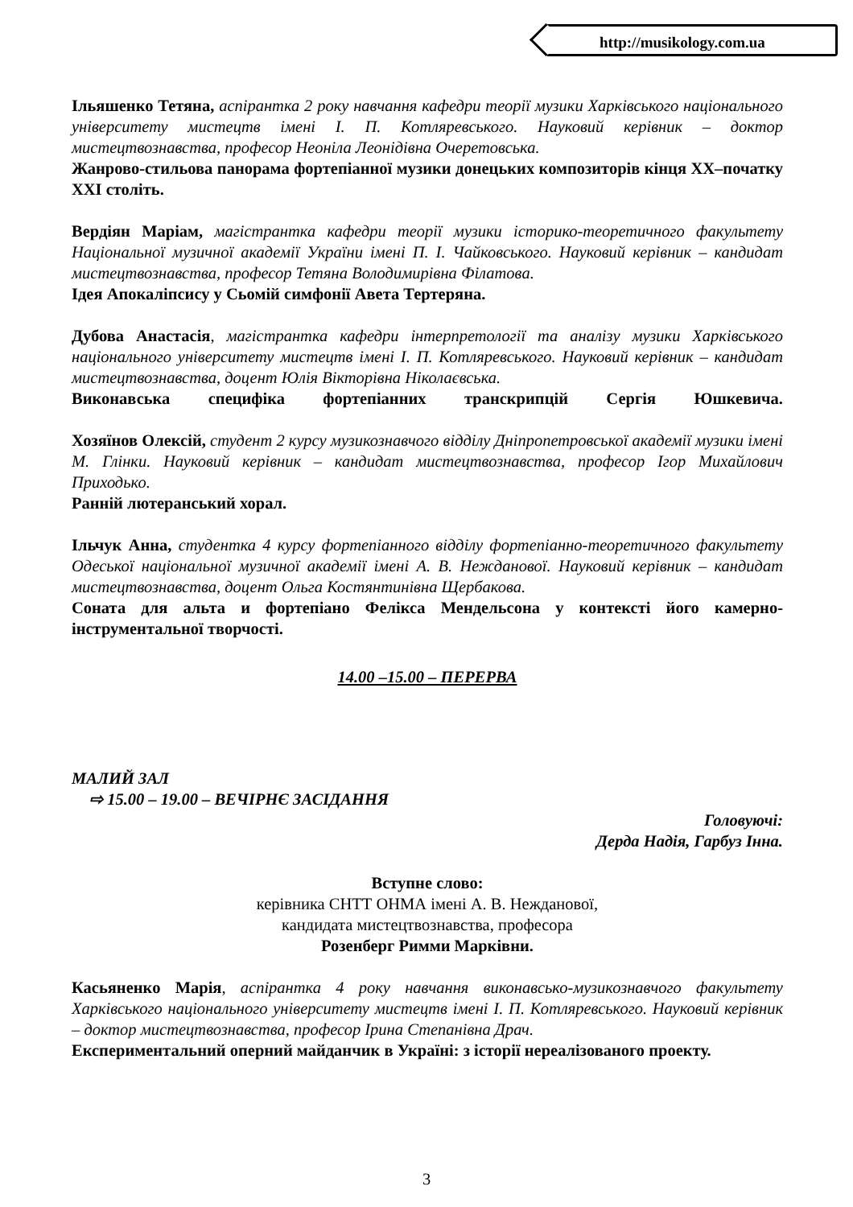http://musikology.com.ua
Ільяшенко Тетяна, аспірантка 2 року навчання кафедри теорії музики Харківського національного університету мистецтв імені І. П. Котляревського. Науковий керівник – доктор мистецтвознавства, професор Неоніла Леонідівна Очеретовська.
Жанрово-стильова панорама фортепіанної музики донецьких композиторів кінця ХХ–початку ХХІ століть.
Вердіян Маріам, магістрантка кафедри теорії музики історико-теоретичного факультету Національної музичної академії України імені П. І. Чайковського. Науковий керівник – кандидат мистецтвознавства, професор Тетяна Володимирівна Філатова.
Ідея Апокаліпсису у Сьомій симфонії Авета Тертеряна.
Дубова Анастасія, магістрантка кафедри інтерпретології та аналізу музики Харківського національного університету мистецтв імені І. П. Котляревського. Науковий керівник – кандидат мистецтвознавства, доцент Юлія Вікторівна Ніколаєвська.
Виконавська специфіка фортепіанних транскрипцій Сергія Юшкевича.
Хозяїнов Олексій, студент 2 курсу музикознавчого відділу Дніпропетровської академії музики імені М. Глінки. Науковий керівник – кандидат мистецтвознавства, професор Ігор Михайлович Приходько.
Ранній лютеранський хорал.
Ільчук Анна, студентка 4 курсу фортепіанного відділу фортепіанно-теоретичного факультету Одеської національної музичної академії імені А. В. Нежданової. Науковий керівник – кандидат мистецтвознавства, доцент Ольга Костянтинівна Щербакова.
Соната для альта и фортепіано Фелікса Мендельсона у контексті його камерно-інструментальної творчості.
14.00 –15.00 – ПЕРЕРВА
МАЛИЙ ЗАЛ
⇨ 15.00 – 19.00 – ВЕЧІРНЄ ЗАСІДАННЯ
Головуючі:
Дерда Надія, Гарбуз Інна.
Вступне слово:
керівника СНТТ ОНМА імені А. В. Нежданової,
кандидата мистецтвознавства, професора
Розенберг Римми Марківни.
Касьяненко Марія, аспірантка 4 року навчання виконавсько-музикознавчого факультету Харківського національного університету мистецтв імені І. П. Котляревського. Науковий керівник – доктор мистецтвознавства, професор Ірина Степанівна Драч.
Експериментальний оперний майданчик в Україні: з історії нереалізованого проекту.
3